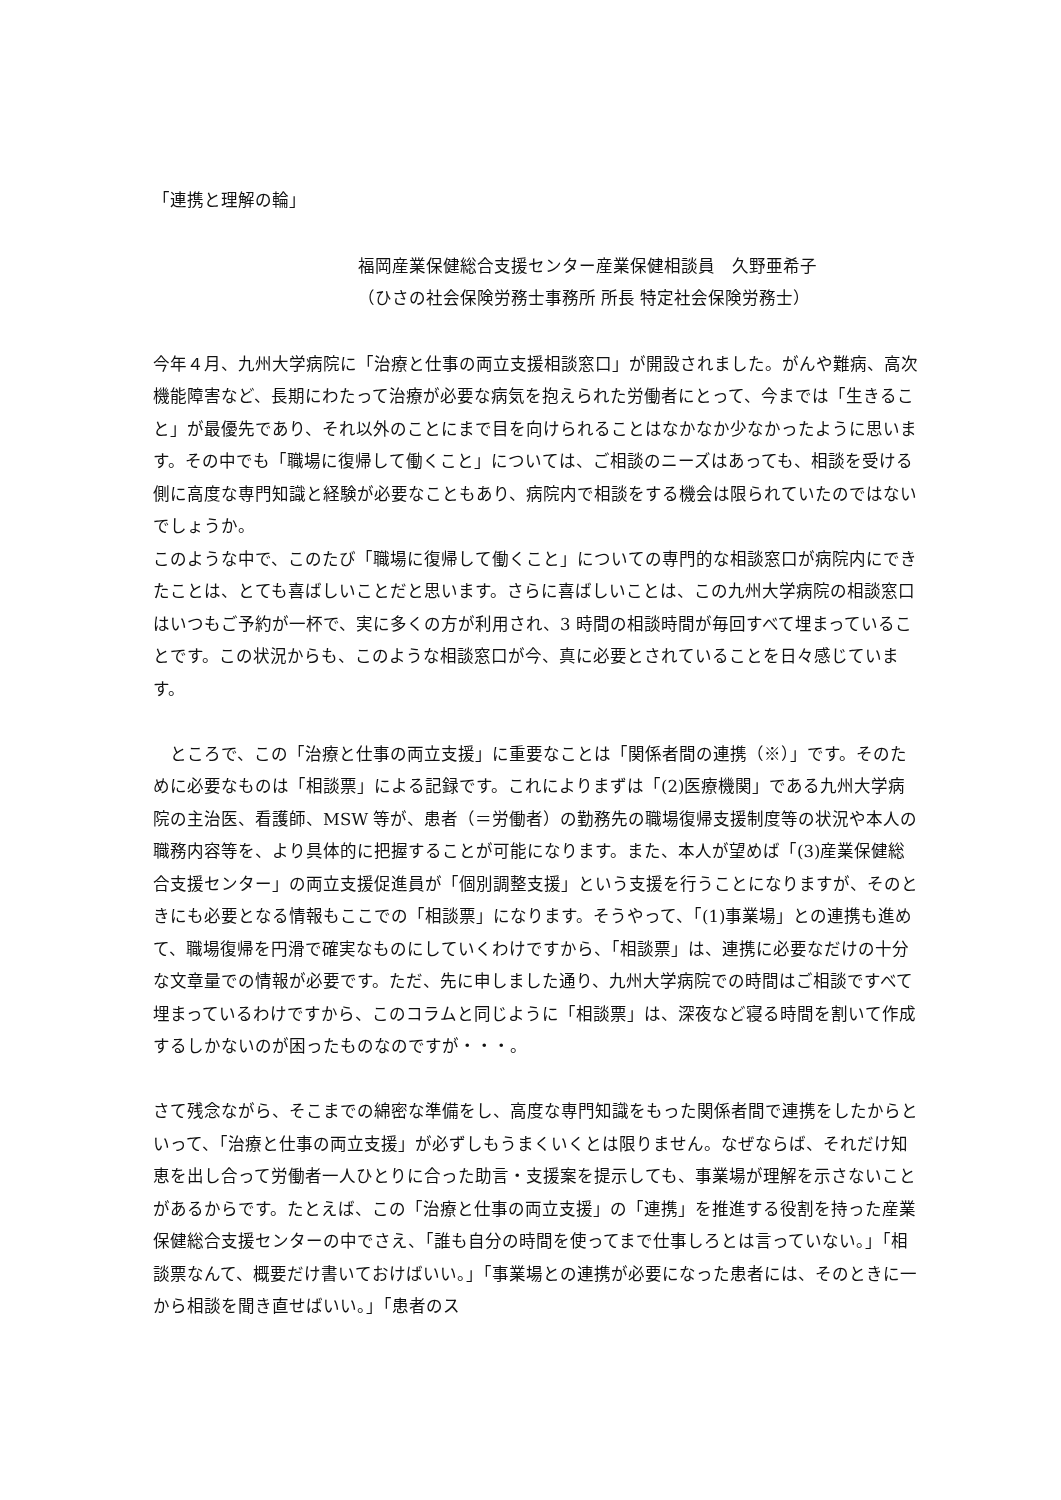「連携と理解の輪」
福岡産業保健総合支援センター産業保健相談員　久野亜希子
（ひさの社会保険労務士事務所 所長 特定社会保険労務士）
今年４月、九州大学病院に「治療と仕事の両立支援相談窓口」が開設されました。がんや難病、高次機能障害など、長期にわたって治療が必要な病気を抱えられた労働者にとって、今までは「生きること」が最優先であり、それ以外のことにまで目を向けられることはなかなか少なかったように思います。その中でも「職場に復帰して働くこと」については、ご相談のニーズはあっても、相談を受ける側に高度な専門知識と経験が必要なこともあり、病院内で相談をする機会は限られていたのではないでしょうか。
このような中で、このたび「職場に復帰して働くこと」についての専門的な相談窓口が病院内にできたことは、とても喜ばしいことだと思います。さらに喜ばしいことは、この九州大学病院の相談窓口はいつもご予約が一杯で、実に多くの方が利用され、3 時間の相談時間が毎回すべて埋まっていることです。この状況からも、このような相談窓口が今、真に必要とされていることを日々感じています。
　ところで、この「治療と仕事の両立支援」に重要なことは「関係者間の連携（※）」です。そのために必要なものは「相談票」による記録です。これによりまずは「(2)医療機関」である九州大学病院の主治医、看護師、MSW 等が、患者（＝労働者）の勤務先の職場復帰支援制度等の状況や本人の職務内容等を、より具体的に把握することが可能になります。また、本人が望めば「(3)産業保健総合支援センター」の両立支援促進員が「個別調整支援」という支援を行うことになりますが、そのときにも必要となる情報もここでの「相談票」になります。そうやって、「(1)事業場」との連携も進めて、職場復帰を円滑で確実なものにしていくわけですから、「相談票」は、連携に必要なだけの十分な文章量での情報が必要です。ただ、先に申しました通り、九州大学病院での時間はご相談ですべて埋まっているわけですから、このコラムと同じように「相談票」は、深夜など寝る時間を割いて作成するしかないのが困ったものなのですが・・・。
さて残念ながら、そこまでの綿密な準備をし、高度な専門知識をもった関係者間で連携をしたからといって、「治療と仕事の両立支援」が必ずしもうまくいくとは限りません。なぜならば、それだけ知恵を出し合って労働者一人ひとりに合った助言・支援案を提示しても、事業場が理解を示さないことがあるからです。たとえば、この「治療と仕事の両立支援」の「連携」を推進する役割を持った産業保健総合支援センターの中でさえ、「誰も自分の時間を使ってまで仕事しろとは言っていない。」「相談票なんて、概要だけ書いておけばいい。」「事業場との連携が必要になった患者には、そのときに一から相談を聞き直せばいい。」「患者のス